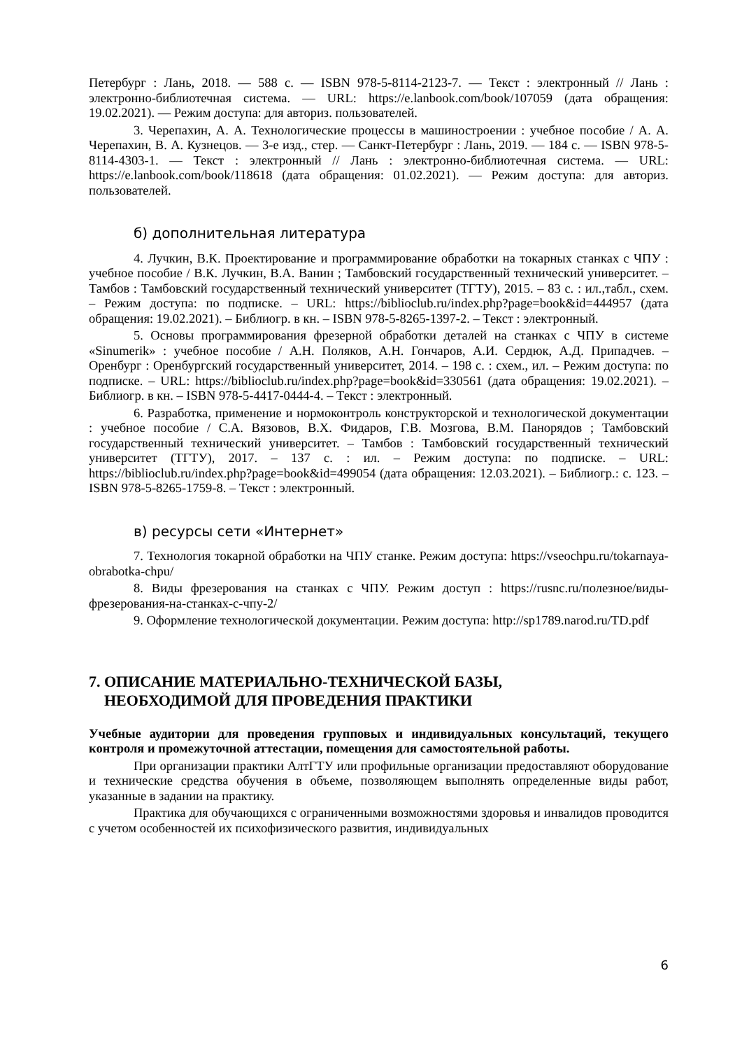Петербург : Лань, 2018. — 588 с. — ISBN 978-5-8114-2123-7. — Текст : электронный // Лань : электронно-библиотечная система. — URL: https://e.lanbook.com/book/107059 (дата обращения: 19.02.2021). — Режим доступа: для авториз. пользователей.
3. Черепахин, А. А. Технологические процессы в машиностроении : учебное пособие / А. А. Черепахин, В. А. Кузнецов. — 3-е изд., стер. — Санкт-Петербург : Лань, 2019. — 184 с. — ISBN 978-5-8114-4303-1. — Текст : электронный // Лань : электронно-библиотечная система. — URL: https://e.lanbook.com/book/118618 (дата обращения: 01.02.2021). — Режим доступа: для авториз. пользователей.
б) дополнительная литература
4. Лучкин, В.К. Проектирование и программирование обработки на токарных станках с ЧПУ : учебное пособие / В.К. Лучкин, В.А. Ванин ; Тамбовский государственный технический университет. – Тамбов : Тамбовский государственный технический университет (ТГТУ), 2015. – 83 с. : ил.,табл., схем. – Режим доступа: по подписке. – URL: https://biblioclub.ru/index.php?page=book&id=444957 (дата обращения: 19.02.2021). – Библиогр. в кн. – ISBN 978-5-8265-1397-2. – Текст : электронный.
5. Основы программирования фрезерной обработки деталей на станках с ЧПУ в системе «Sinumerik» : учебное пособие / А.Н. Поляков, А.Н. Гончаров, А.И. Сердюк, А.Д. Припадчев. – Оренбург : Оренбургский государственный университет, 2014. – 198 с. : схем., ил. – Режим доступа: по подписке. – URL: https://biblioclub.ru/index.php?page=book&id=330561 (дата обращения: 19.02.2021). – Библиогр. в кн. – ISBN 978-5-4417-0444-4. – Текст : электронный.
6. Разработка, применение и нормоконтроль конструкторской и технологической документации : учебное пособие / С.А. Вязовов, В.Х. Фидаров, Г.В. Мозгова, В.М. Панорядов ; Тамбовский государственный технический университет. – Тамбов : Тамбовский государственный технический университет (ТГТУ), 2017. – 137 с. : ил. – Режим доступа: по подписке. – URL: https://biblioclub.ru/index.php?page=book&id=499054 (дата обращения: 12.03.2021). – Библиогр.: с. 123. – ISBN 978-5-8265-1759-8. – Текст : электронный.
в) ресурсы сети «Интернет»
7. Технология токарной обработки на ЧПУ станке. Режим доступа: https://vseochpu.ru/tokarnaya-obrabotka-chpu/
8. Виды фрезерования на станках с ЧПУ. Режим доступ : https://rusnc.ru/полезное/виды-фрезерования-на-станках-с-чпу-2/
9. Оформление технологической документации. Режим доступа: http://sp1789.narod.ru/TD.pdf
7. ОПИСАНИЕ МАТЕРИАЛЬНО-ТЕХНИЧЕСКОЙ БАЗЫ,
НЕОБХОДИМОЙ ДЛЯ ПРОВЕДЕНИЯ ПРАКТИКИ
Учебные аудитории для проведения групповых и индивидуальных консультаций, текущего контроля и промежуточной аттестации, помещения для самостоятельной работы.
При организации практики АлтГТУ или профильные организации предоставляют оборудование и технические средства обучения в объеме, позволяющем выполнять определенные виды работ, указанные в задании на практику.
Практика для обучающихся с ограниченными возможностями здоровья и инвалидов проводится с учетом особенностей их психофизического развития, индивидуальных
6